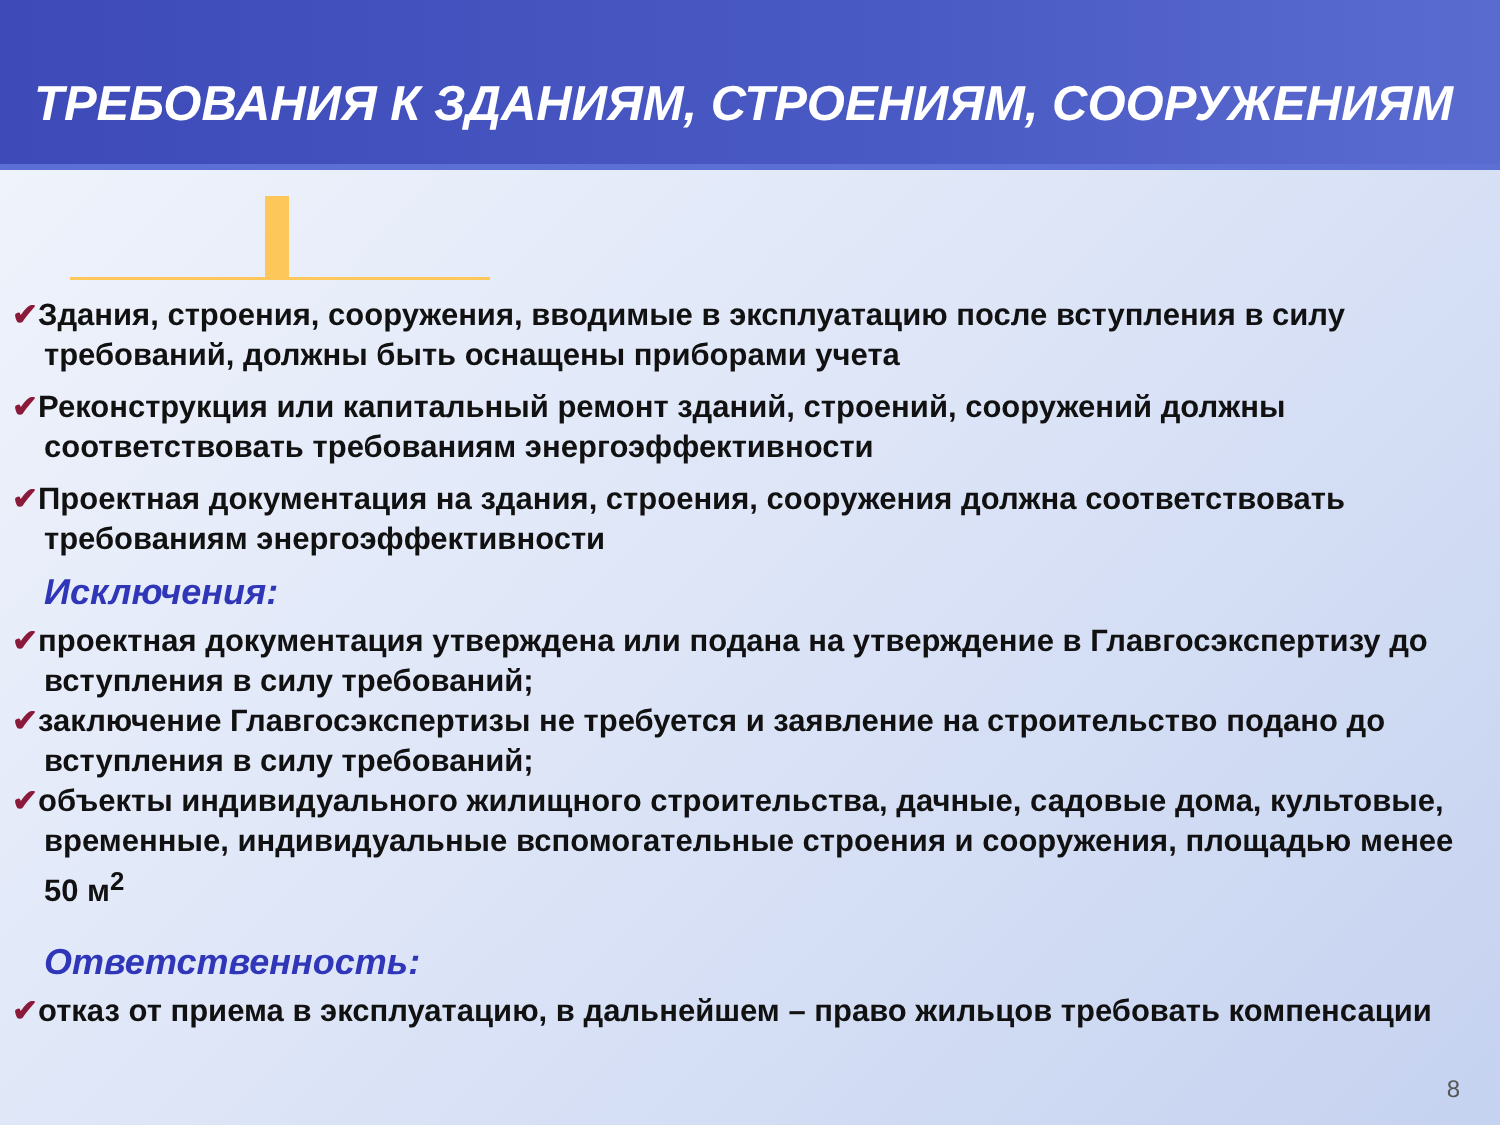ТРЕБОВАНИЯ К ЗДАНИЯМ, СТРОЕНИЯМ, СООРУЖЕНИЯМ
✔Здания, строения, сооружения, вводимые в эксплуатацию после вступления в силу требований, должны быть оснащены приборами учета
✔Реконструкция или капитальный ремонт зданий, строений, сооружений должны соответствовать требованиям энергоэффективности
✔Проектная документация на здания, строения, сооружения должна соответствовать требованиям энергоэффективности
Исключения:
✔проектная документация утверждена или подана на утверждение в Главгосэкспертизу до вступления в силу требований;
✔заключение Главгосэкспертизы не требуется и заявление на строительство подано до вступления в силу требований;
✔объекты индивидуального жилищного строительства, дачные, садовые дома, культовые, временные, индивидуальные вспомогательные строения и сооружения, площадью менее 50 м<sup>2</sup>
Ответственность:
✔отказ от приема в эксплуатацию, в дальнейшем – право жильцов требовать компенсации
8